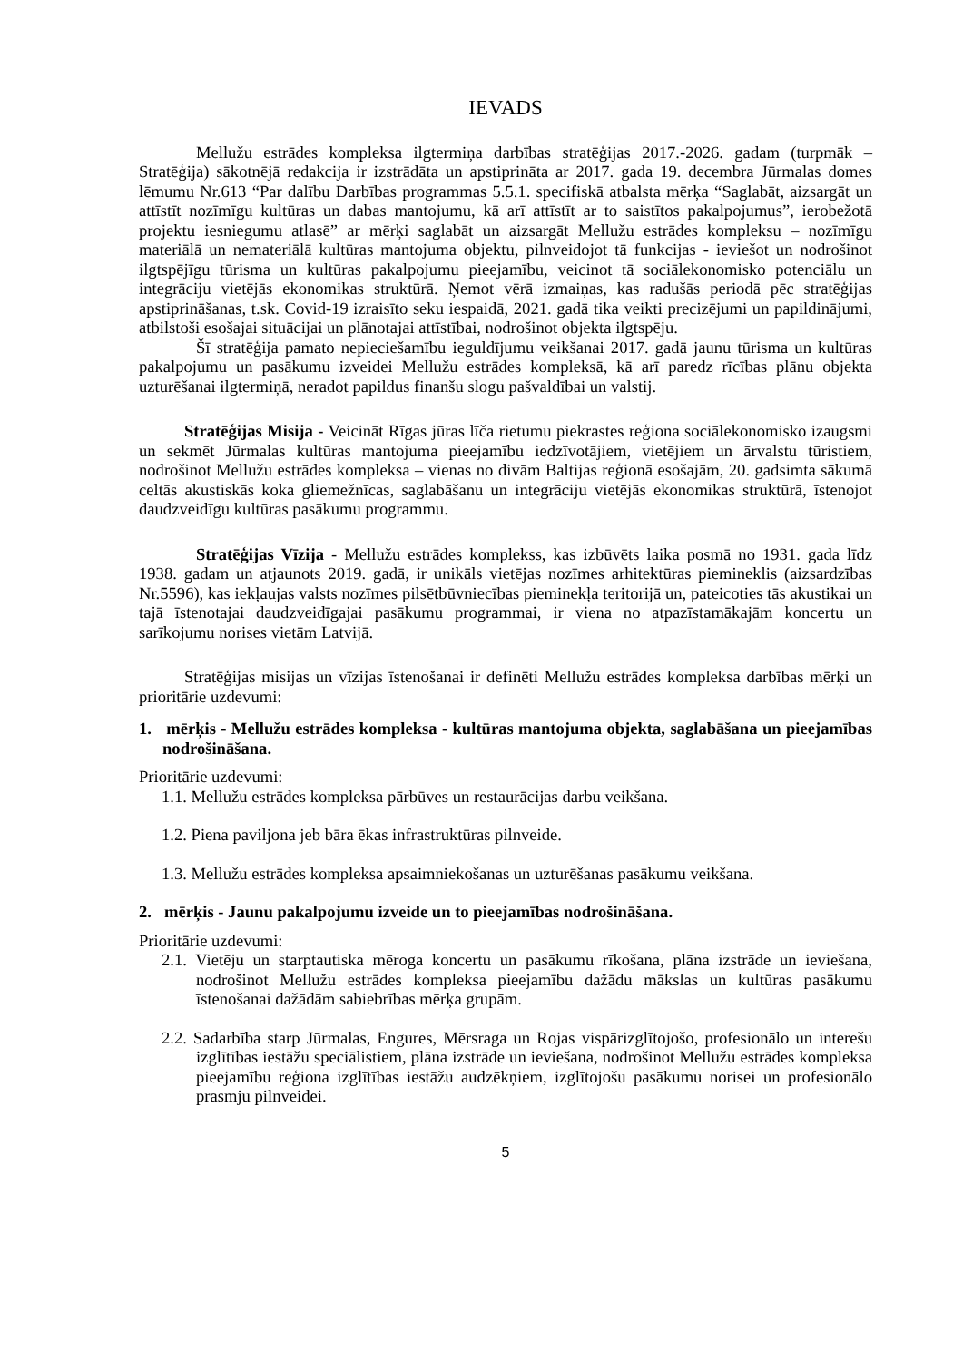IEVADS
Mellužu estrādes kompleksa ilgtermiņa darbības stratēģijas 2017.-2026. gadam (turpmāk – Stratēģija) sākotnējā redakcija ir izstrādāta un apstiprināta ar 2017. gada 19. decembra Jūrmalas domes lēmumu Nr.613 “Par dalību Darbības programmas 5.5.1. specifiskā atbalsta mērķa “Saglabāt, aizsargāt un attīstīt nozīmīgu kultūras un dabas mantojumu, kā arī attīstīt ar to saistītos pakalpojumus”, ierobežotā projektu iesniegumu atlasē” ar mērķi saglabāt un aizsargāt Mellužu estrādes kompleksu – nozīmīgu materiālā un nemateriālā kultūras mantojuma objektu, pilnveidojot tā funkcijas - ieviešot un nodrošinot ilgtspējīgu tūrisma un kultūras pakalpojumu pieejamību, veicinot tā sociālekonomisko potenciālu un integrāciju vietējās ekonomikas struktūrā. Ņemot vērā izmaiņas, kas radušās periodā pēc stratēģijas apstiprināšanas, t.sk. Covid-19 izraisīto seku iespaidā, 2021. gadā tika veikti precizējumi un papildinājumi, atbilstoši esošajai situācijai un plānotajai attīstībai, nodrošinot objekta ilgtspēju.
Šī stratēģija pamato nepieciešamību ieguldījumu veikšanai 2017. gadā jaunu tūrisma un kultūras pakalpojumu un pasākumu izveidei Mellužu estrādes kompleksā, kā arī paredz rīcības plānu objekta uzturēšanai ilgtermiņā, neradot papildus finanšu slogu pašvaldībai un valstij.
Stratēģijas Misija - Veicināt Rīgas jūras līča rietumu piekrastes reģiona sociālekonomisko izaugsmi un sekmēt Jūrmalas kultūras mantojuma pieejamību iedzīvotājiem, vietējiem un ārvalstu tūristiem, nodrošinot Mellužu estrādes kompleksa – vienas no divām Baltijas reģionā esošajām, 20. gadsimta sākumā celtās akustiskās koka gliemežnīcas, saglabāšanu un integrāciju vietējās ekonomikas struktūrā, īstenojot daudzveidīgu kultūras pasākumu programmu.
Stratēģijas Vīzija - Mellužu estrādes komplekss, kas izbūvēts laika posmā no 1931. gada līdz 1938. gadam un atjaunots 2019. gadā, ir unikāls vietējas nozīmes arhitektūras piemineklis (aizsardzības Nr.5596), kas iekļaujas valsts nozīmes pilsētbūvniecības pieminekļa teritorijā un, pateicoties tās akustikai un tajā īstenotajai daudzveidīgajai pasākumu programmai, ir viena no atpazīstamākajām koncertu un sarīkojumu norises vietām Latvijā.
Stratēģijas misijas un vīzijas īstenošanai ir definēti Mellužu estrādes kompleksa darbības mērķi un prioritārie uzdevumi:
1. mērķis - Mellužu estrādes kompleksa - kultūras mantojuma objekta, saglabāšana un pieejamības nodrošināšana.
Prioritārie uzdevumi:
1.1. Mellužu estrādes kompleksa pārbūves un restaurācijas darbu veikšana.
1.2. Piena paviljona jeb bāra ēkas infrastruktūras pilnveide.
1.3. Mellužu estrādes kompleksa apsaimniekošanas un uzturēšanas pasākumu veikšana.
2. mērķis - Jaunu pakalpojumu izveide un to pieejamības nodrošināšana.
Prioritārie uzdevumi:
2.1. Vietēju un starptautiska mēroga koncertu un pasākumu rīkošana, plāna izstrāde un ieviešana, nodrošinot Mellužu estrādes kompleksa pieejamību dažādu mākslas un kultūras pasākumu īstenošanai dažādām sabiebrības mērķa grupām.
2.2. Sadarbība starp Jūrmalas, Engures, Mērsraga un Rojas vispārizglītojošo, profesionālo un interešu izglītības iestāžu speciālistiem, plāna izstrāde un ieviešana, nodrošinot Mellužu estrādes kompleksa pieejamību reģiona izglītības iestāžu audzēkņiem, izglītojošu pasākumu norisei un profesionālo prasmju pilnveidei.
5